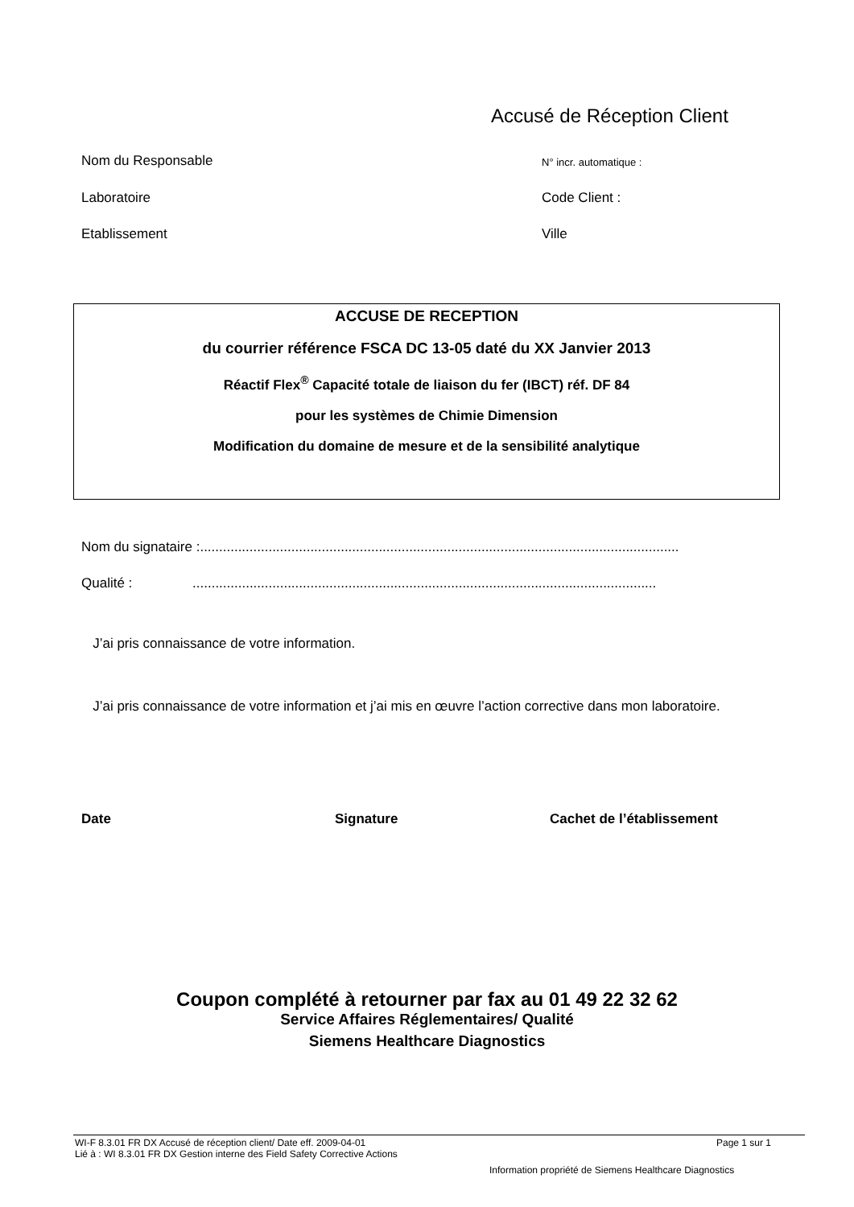Accusé de Réception Client
Nom du Responsable N° incr. automatique :
Laboratoire Code Client :
Etablissement Ville
ACCUSE DE RECEPTION
du courrier référence FSCA DC 13-05 daté du XX Janvier 2013
Réactif Flex<sup>®</sup> Capacité totale de liaison du fer (IBCT) réf. DF 84
pour les systèmes de Chimie Dimension
Modification du domaine de mesure et de la sensibilité analytique
Nom du signataire :..............................................................................................................................
Qualité : ..........................................................................................................................
J’ai pris connaissance de votre information.
J’ai pris connaissance de votre information et j’ai mis en œuvre l’action corrective dans mon laboratoire.
Date Signature Cachet de l’établissement
Coupon complété à retourner par fax au 01 49 22 32 62
Service Affaires Réglementaires/ Qualité
Siemens Healthcare Diagnostics
WI-F 8.3.01 FR DX Accusé de réception client/ Date eff. 2009-04-01
Lié à : WI 8.3.01 FR DX Gestion interne des Field Safety Corrective Actions
Page 1 sur 1
Information propriété de Siemens Healthcare Diagnostics